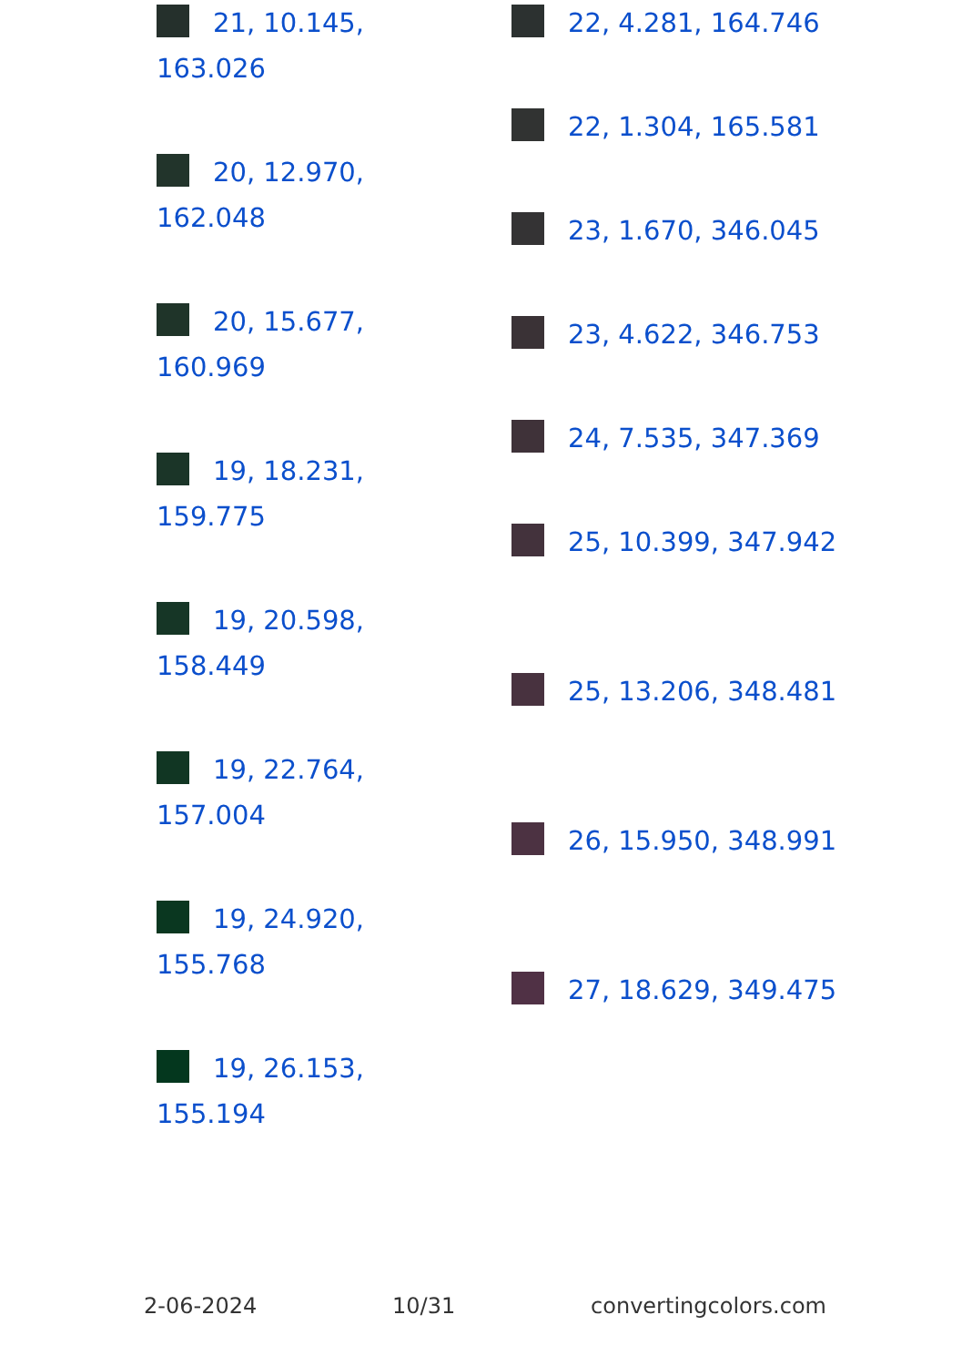21, 10.145, 163.026
20, 12.970, 162.048
20, 15.677, 160.969
19, 18.231, 159.775
19, 20.598, 158.449
19, 22.764, 157.004
19, 24.920, 155.768
19, 26.153, 155.194
22, 4.281, 164.746
22, 1.304, 165.581
23, 1.670, 346.045
23, 4.622, 346.753
24, 7.535, 347.369
25, 10.399, 347.942
25, 13.206, 348.481
26, 15.950, 348.991
27, 18.629, 349.475
2-06-2024 10/31 convertingcolors.com